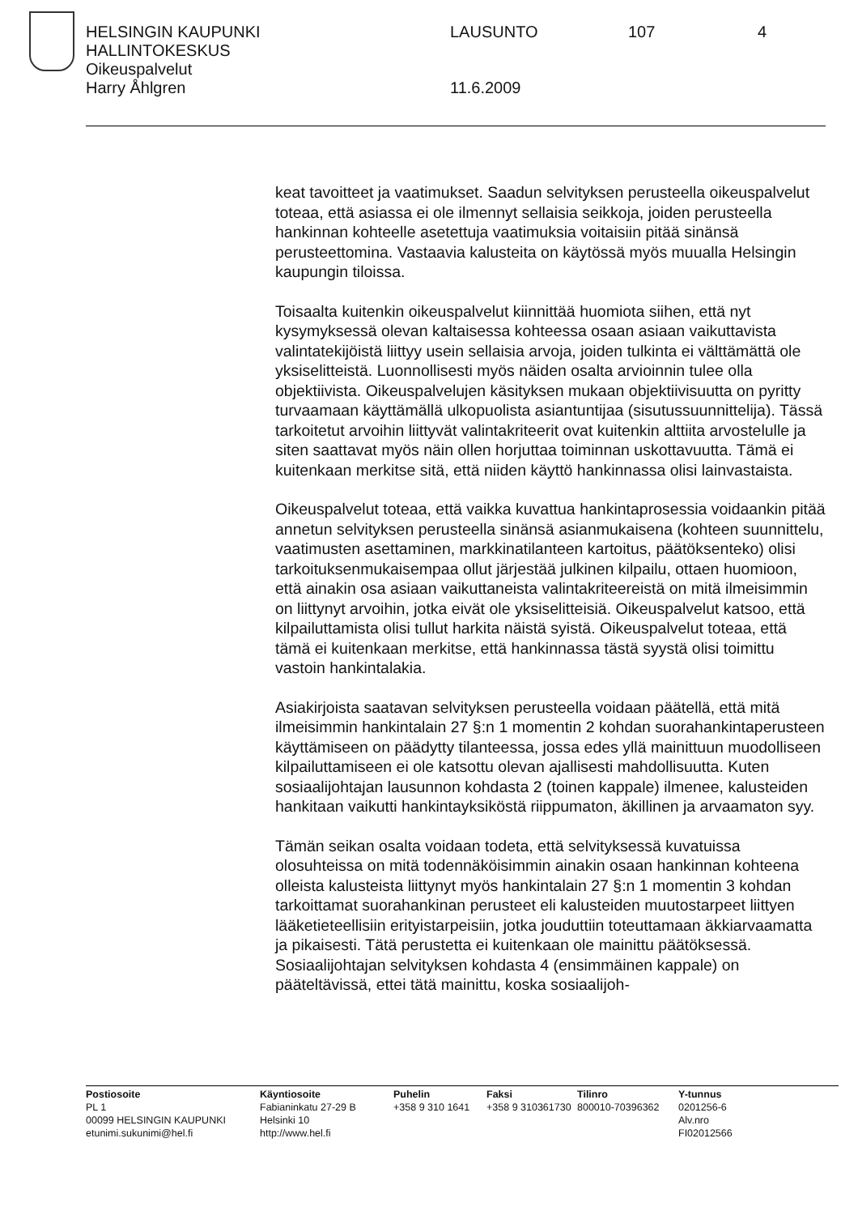HELSINGIN KAUPUNKI LAUSUNTO 107 4
HALLINTOKESKUS
Oikeuspalvelut
Harry Åhlgren 11.6.2009
keat tavoitteet ja vaatimukset. Saadun selvityksen perusteella oikeuspalvelut toteaa, että asiassa ei ole ilmennyt sellaisia seikkoja, joiden perusteella hankinnan kohteelle asetettuja vaatimuksia voitaisiin pitää sinänsä perusteettomina. Vastaavia kalusteita on käytössä myös muualla Helsingin kaupungin tiloissa.
Toisaalta kuitenkin oikeuspalvelut kiinnittää huomiota siihen, että nyt kysymyksessä olevan kaltaisessa kohteessa osaan asiaan vaikuttavista valintatekijöistä liittyy usein sellaisia arvoja, joiden tulkinta ei välttämättä ole yksiselitteistä. Luonnollisesti myös näiden osalta arvioinnin tulee olla objektiivista. Oikeuspalvelujen käsityksen mukaan objektiivisuutta on pyritty turvaamaan käyttämällä ulkopuolista asiantuntijaa (sisutussuunnittelija). Tässä tarkoitetut arvoihin liittyvät valintakriteerit ovat kuitenkin alttiita arvostelulle ja siten saattavat myös näin ollen horjuttaa toiminnan uskottavuutta. Tämä ei kuitenkaan merkitse sitä, että niiden käyttö hankinnassa olisi lainvastaista.
Oikeuspalvelut toteaa, että vaikka kuvattua hankintaprosessia voidaankin pitää annetun selvityksen perusteella sinänsä asianmukaisena (kohteen suunnittelu, vaatimusten asettaminen, markkinatilanteen kartoitus, päätöksenteko) olisi tarkoituksenmukaisempaa ollut järjestää julkinen kilpailu, ottaen huomioon, että ainakin osa asiaan vaikuttaneista valintakriteereistä on mitä ilmeisimmin on liittynyt arvoihin, jotka eivät ole yksiselitteisiä. Oikeuspalvelut katsoo, että kilpailuttamista olisi tullut harkita näistä syistä. Oikeuspalvelut toteaa, että tämä ei kuitenkaan merkitse, että hankinnassa tästä syystä olisi toimittu vastoin hankintalakia.
Asiakirjoista saatavan selvityksen perusteella voidaan päätellä, että mitä ilmeisimmin hankintalain 27 §:n 1 momentin 2 kohdan suorahankintaperusteen käyttämiseen on päädytty tilanteessa, jossa edes yllä mainittuun muodolliseen kilpailuttamiseen ei ole katsottu olevan ajallisesti mahdollisuutta. Kuten sosiaalijohtajan lausunnon kohdasta 2 (toinen kappale) ilmenee, kalusteiden hankitaan vaikutti hankintayksiköstä riippumaton, äkillinen ja arvaamaton syy.
Tämän seikan osalta voidaan todeta, että selvityksessä kuvatuissa olosuhteissa on mitä todennäköisimmin ainakin osaan hankinnan kohteena olleista kalusteista liittynyt myös hankintalain 27 §:n 1 momentin 3 kohdan tarkoittamat suorahankinan perusteet eli kalusteiden muutostarpeet liittyen lääketieteellisiin erityistarpeisiin, jotka jouduttiin toteuttamaan äkkiarvaamatta ja pikaisesti. Tätä perustetta ei kuitenkaan ole mainittu päätöksessä. Sosiaalijohtajan selvityksen kohdasta 4 (ensimmäinen kappale) on pääteltävissä, ettei tätä mainittu, koska sosiaalijoh-
Postiosoite
PL 1
00099 HELSINGIN KAUPUNKI
etunimi.sukunimi@hel.fi
Käyntiosoite
Fabianinkatu 27-29 B
Helsinki 10
http://www.hel.fi
Puhelin
+358 9 310 1641
Faksi
+358 9 310361730
Tilinro
800010-70396362
Y-tunnus
0201256-6
Alv.nro
FI02012566